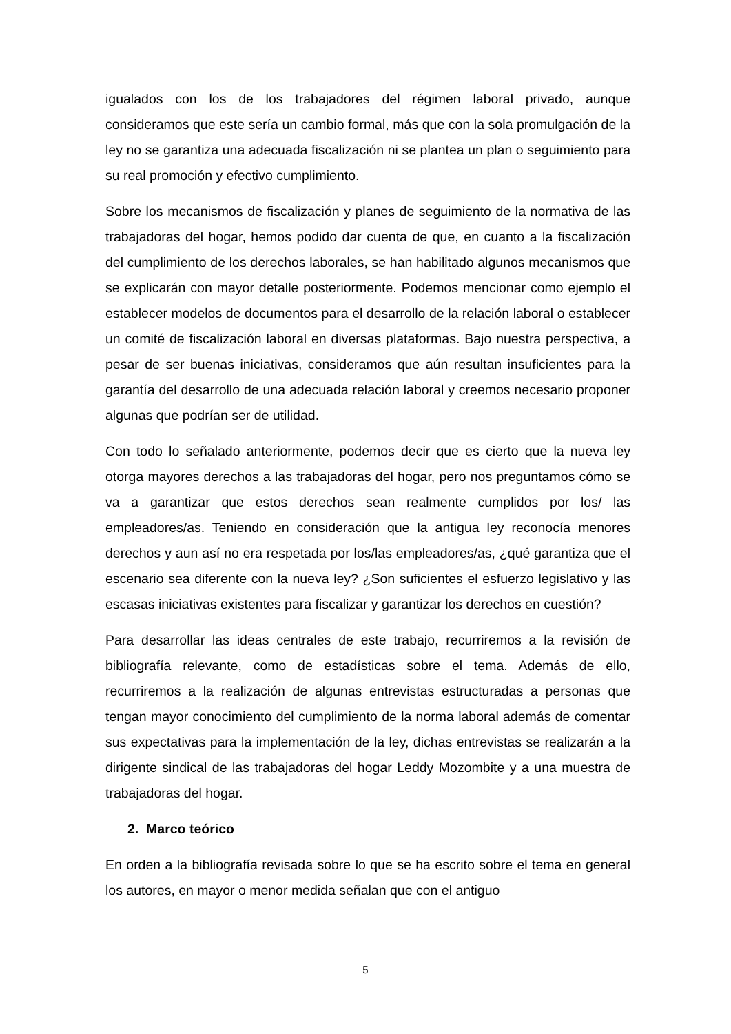igualados con los de los trabajadores del régimen laboral privado, aunque consideramos que este sería un cambio formal, más que con la sola promulgación de la ley no se garantiza una adecuada fiscalización ni se plantea un plan o seguimiento para su real promoción y efectivo cumplimiento.
Sobre los mecanismos de fiscalización y planes de seguimiento de la normativa de las trabajadoras del hogar, hemos podido dar cuenta de que, en cuanto a la fiscalización del cumplimiento de los derechos laborales, se han habilitado algunos mecanismos que se explicarán con mayor detalle posteriormente. Podemos mencionar como ejemplo el establecer modelos de documentos para el desarrollo de la relación laboral o establecer un comité de fiscalización laboral en diversas plataformas. Bajo nuestra perspectiva, a pesar de ser buenas iniciativas, consideramos que aún resultan insuficientes para la garantía del desarrollo de una adecuada relación laboral y creemos necesario proponer algunas que podrían ser de utilidad.
Con todo lo señalado anteriormente, podemos decir que es cierto que la nueva ley otorga mayores derechos a las trabajadoras del hogar, pero nos preguntamos cómo se va a garantizar que estos derechos sean realmente cumplidos por los/ las empleadores/as. Teniendo en consideración que la antigua ley reconocía menores derechos y aun así no era respetada por los/las empleadores/as, ¿qué garantiza que el escenario sea diferente con la nueva ley? ¿Son suficientes el esfuerzo legislativo y las escasas iniciativas existentes para fiscalizar y garantizar los derechos en cuestión?
Para desarrollar las ideas centrales de este trabajo, recurriremos a la revisión de bibliografía relevante, como de estadísticas sobre el tema. Además de ello, recurriremos a la realización de algunas entrevistas estructuradas a personas que tengan mayor conocimiento del cumplimiento de la norma laboral además de comentar sus expectativas para la implementación de la ley, dichas entrevistas se realizarán a la dirigente sindical de las trabajadoras del hogar Leddy Mozombite y a una muestra de trabajadoras del hogar.
2. Marco teórico
En orden a la bibliografía revisada sobre lo que se ha escrito sobre el tema en general los autores, en mayor o menor medida señalan que con el antiguo
5